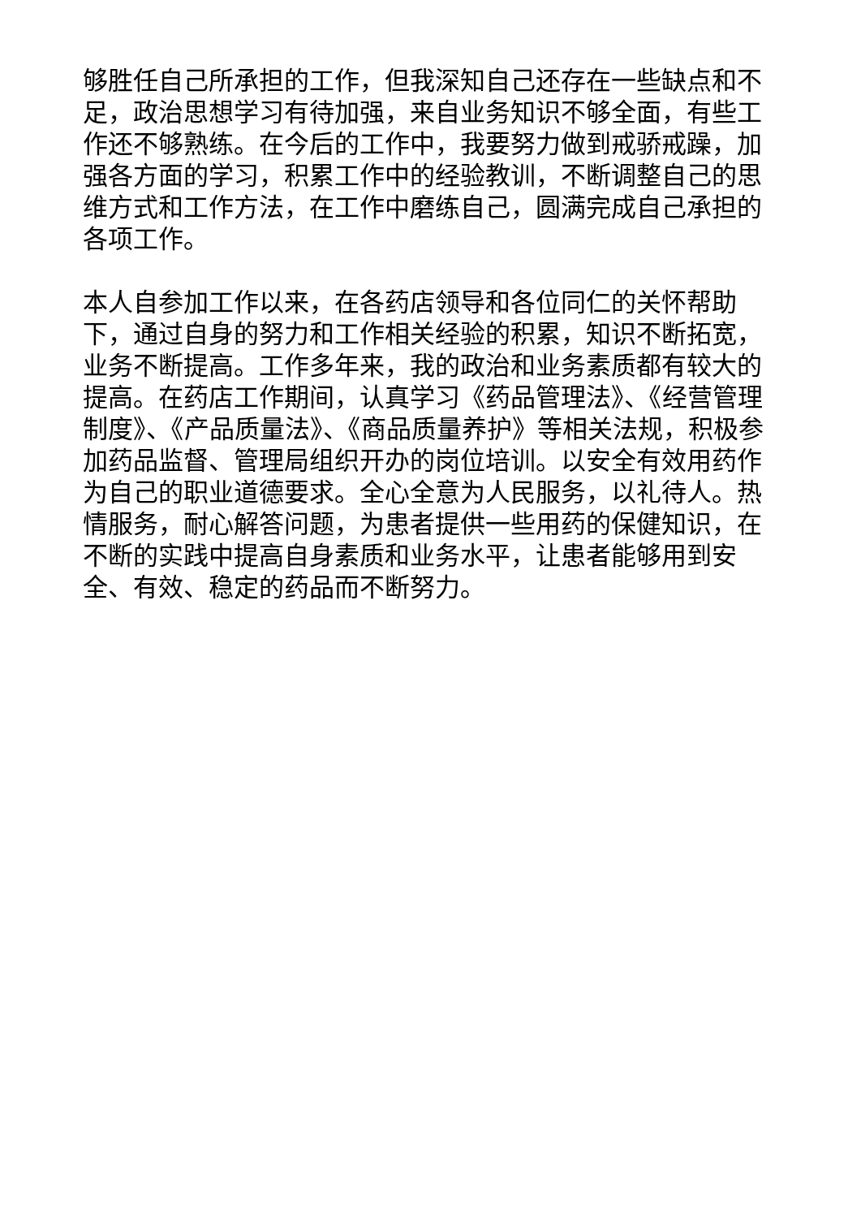够胜任自己所承担的工作，但我深知自己还存在一些缺点和不足，政治思想学习有待加强，来自业务知识不够全面，有些工作还不够熟练。在今后的工作中，我要努力做到戒骄戒躁，加强各方面的学习，积累工作中的经验教训，不断调整自己的思维方式和工作方法，在工作中磨练自己，圆满完成自己承担的各项工作。
本人自参加工作以来，在各药店领导和各位同仁的关怀帮助下，通过自身的努力和工作相关经验的积累，知识不断拓宽，业务不断提高。工作多年来，我的政治和业务素质都有较大的提高。在药店工作期间，认真学习《药品管理法》、《经营管理制度》、《产品质量法》、《商品质量养护》等相关法规，积极参加药品监督、管理局组织开办的岗位培训。以安全有效用药作为自己的职业道德要求。全心全意为人民服务，以礼待人。热情服务，耐心解答问题，为患者提供一些用药的保健知识，在不断的实践中提高自身素质和业务水平，让患者能够用到安全、有效、稳定的药品而不断努力。